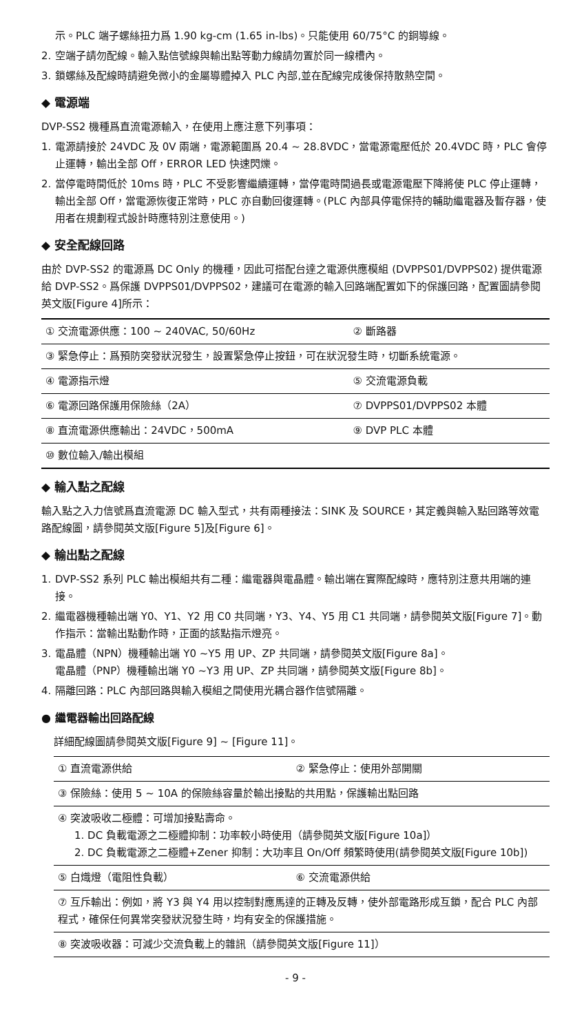示。PLC 端子螺絲扭力爲 1.90 kg-cm (1.65 in-lbs)。只能使用 60/75°C 的銅導線。
2. 空端子請勿配線。輸入點信號線與輸出點等動力線請勿置於同一線槽內。
3. 鎖螺絲及配線時請避免微小的金屬導體掉入 PLC 內部,並在配線完成後保持散熱空間。
◆ 電源端
DVP-SS2 機種爲直流電源輸入，在使用上應注意下列事項：
1. 電源請接於 24VDC 及 0V 兩端，電源範圍爲 20.4 ~ 28.8VDC，當電源電壓低於 20.4VDC 時，PLC 會停止運轉，輸出全部 Off，ERROR LED 快速閃爍。
2. 當停電時間低於 10ms 時，PLC 不受影響繼續運轉，當停電時間過長或電源電壓下降將使 PLC 停止運轉，輸出全部 Off，當電源恢復正常時，PLC 亦自動回復運轉。(PLC 內部具停電保持的輔助繼電器及暫存器，使用者在規劃程式設計時應特別注意使用。)
◆ 安全配線回路
由於 DVP-SS2 的電源爲 DC Only 的機種，因此可搭配台達之電源供應模組 (DVPPS01/DVPPS02) 提供電源給 DVP-SS2。爲保護 DVPPS01/DVPPS02，建議可在電源的輸入回路端配置如下的保護回路，配置圖請參閱英文版[Figure 4]所示：
| ① 交流電源供應：100 ~ 240VAC, 50/60Hz | ② 斷路器 |
| ③ 緊急停止：爲預防突發狀況發生，設置緊急停止按鈕，可在狀況發生時，切斷系統電源。 | |
| ④ 電源指示燈 | ⑤ 交流電源負載 |
| ⑥ 電源回路保護用保險絲（2A） | ⑦ DVPPS01/DVPPS02 本體 |
| ⑧ 直流電源供應輸出：24VDC，500mA | ⑨ DVP PLC 本體 |
| ⑩ 數位輸入/輸出模組 | |
◆ 輸入點之配線
輸入點之入力信號爲直流電源 DC 輸入型式，共有兩種接法：SINK 及 SOURCE，其定義與輸入點回路等效電路配線圖，請參閱英文版[Figure 5]及[Figure 6]。
◆ 輸出點之配線
1. DVP-SS2 系列 PLC 輸出模組共有二種：繼電器與電晶體。輸出端在實際配線時，應特別注意共用端的連接。
2. 繼電器機種輸出端 Y0、Y1、Y2 用 C0 共同端，Y3、Y4、Y5 用 C1 共同端，請參閱英文版[Figure 7]。動作指示：當輸出點動作時，正面的該點指示燈亮。
3. 電晶體（NPN）機種輸出端 Y0 ~Y5 用 UP、ZP 共同端，請參閱英文版[Figure 8a]。
電晶體（PNP）機種輸出端 Y0 ~Y3 用 UP、ZP 共同端，請參閱英文版[Figure 8b]。
4. 隔離回路：PLC 內部回路與輸入模組之間使用光耦合器作信號隔離。
● 繼電器輸出回路配線
詳細配線圖請參閱英文版[Figure 9] ~ [Figure 11]。
| ① 直流電源供給 | ② 緊急停止：使用外部開關 |
| ③ 保險絲：使用 5 ~ 10A 的保險絲容量於輸出接點的共用點，保護輸出點回路 | |
| ④ 突波吸收二極體：可增加接點壽命。 1. DC 負載電源之二極體抑制：功率較小時使用（請參閱英文版[Figure 10a]） 2. DC 負載電源之二極體+Zener 抑制：大功率且 On/Off 頻繁時使用(請參閱英文版[Figure 10b]) | |
| ⑤ 白熾燈（電阻性負載） | ⑥ 交流電源供給 |
| ⑦ 互斥輸出：例如，將 Y3 與 Y4 用以控制對應馬達的正轉及反轉，使外部電路形成互鎖，配合 PLC 內部程式，確保任何異常突發狀況發生時，均有安全的保護措施。 | |
| ⑧ 突波吸收器：可減少交流負載上的雜訊（請參閱英文版[Figure 11]） | |
- 9 -